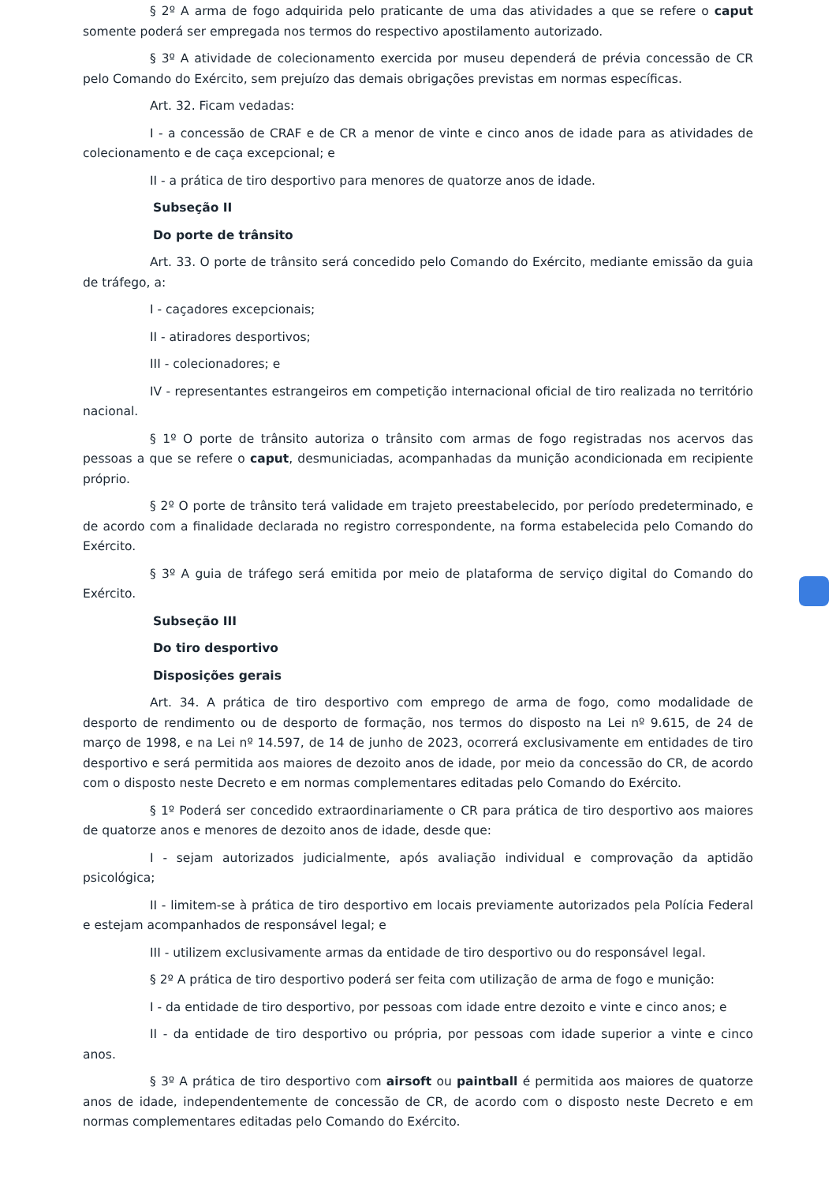§ 2º A arma de fogo adquirida pelo praticante de uma das atividades a que se refere o caput somente poderá ser empregada nos termos do respectivo apostilamento autorizado.
§ 3º A atividade de colecionamento exercida por museu dependerá de prévia concessão de CR pelo Comando do Exército, sem prejuízo das demais obrigações previstas em normas específicas.
Art. 32. Ficam vedadas:
I - a concessão de CRAF e de CR a menor de vinte e cinco anos de idade para as atividades de colecionamento e de caça excepcional; e
II - a prática de tiro desportivo para menores de quatorze anos de idade.
Subseção II
Do porte de trânsito
Art. 33. O porte de trânsito será concedido pelo Comando do Exército, mediante emissão da guia de tráfego, a:
I - caçadores excepcionais;
II - atiradores desportivos;
III - colecionadores; e
IV - representantes estrangeiros em competição internacional oficial de tiro realizada no território nacional.
§ 1º O porte de trânsito autoriza o trânsito com armas de fogo registradas nos acervos das pessoas a que se refere o caput, desmuniciadas, acompanhadas da munição acondicionada em recipiente próprio.
§ 2º O porte de trânsito terá validade em trajeto preestabelecido, por período predeterminado, e de acordo com a finalidade declarada no registro correspondente, na forma estabelecida pelo Comando do Exército.
§ 3º A guia de tráfego será emitida por meio de plataforma de serviço digital do Comando do Exército.
Subseção III
Do tiro desportivo
Disposições gerais
Art. 34. A prática de tiro desportivo com emprego de arma de fogo, como modalidade de desporto de rendimento ou de desporto de formação, nos termos do disposto na Lei nº 9.615, de 24 de março de 1998, e na Lei nº 14.597, de 14 de junho de 2023, ocorrerá exclusivamente em entidades de tiro desportivo e será permitida aos maiores de dezoito anos de idade, por meio da concessão do CR, de acordo com o disposto neste Decreto e em normas complementares editadas pelo Comando do Exército.
§ 1º Poderá ser concedido extraordinariamente o CR para prática de tiro desportivo aos maiores de quatorze anos e menores de dezoito anos de idade, desde que:
I - sejam autorizados judicialmente, após avaliação individual e comprovação da aptidão psicológica;
II - limitem-se à prática de tiro desportivo em locais previamente autorizados pela Polícia Federal e estejam acompanhados de responsável legal; e
III - utilizem exclusivamente armas da entidade de tiro desportivo ou do responsável legal.
§ 2º A prática de tiro desportivo poderá ser feita com utilização de arma de fogo e munição:
I - da entidade de tiro desportivo, por pessoas com idade entre dezoito e vinte e cinco anos; e
II - da entidade de tiro desportivo ou própria, por pessoas com idade superior a vinte e cinco anos.
§ 3º A prática de tiro desportivo com airsoft ou paintball é permitida aos maiores de quatorze anos de idade, independentemente de concessão de CR, de acordo com o disposto neste Decreto e em normas complementares editadas pelo Comando do Exército.